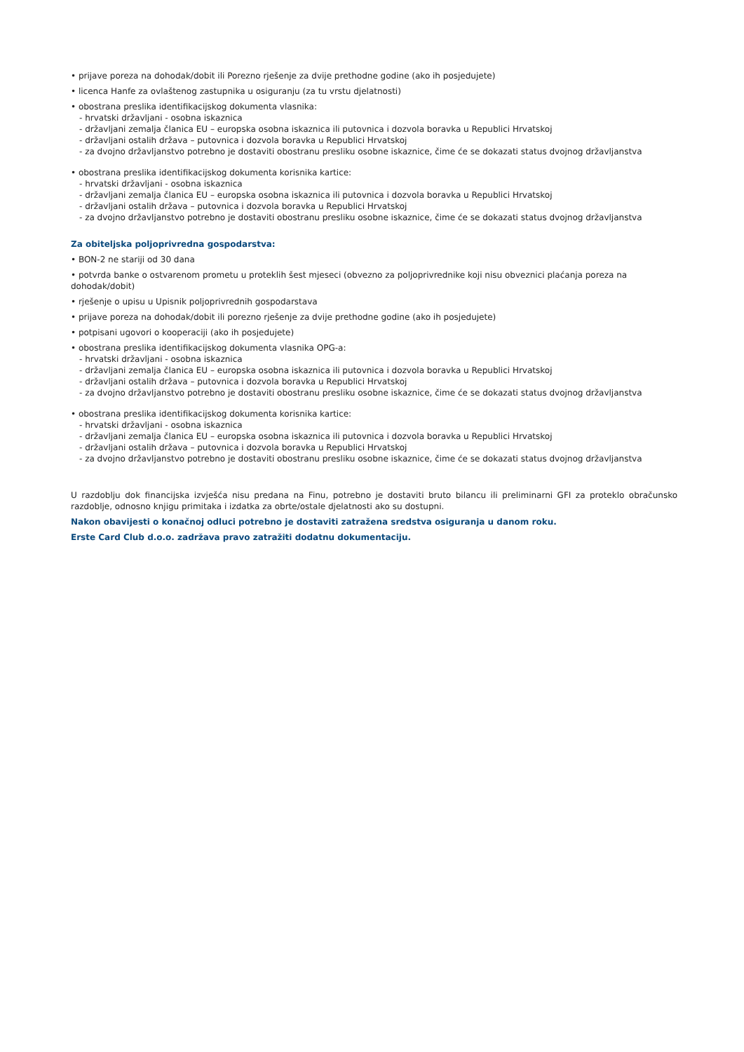• prijave poreza na dohodak/dobit ili Porezno rješenje za dvije prethodne godine (ako ih posjedujete)
• licenca Hanfe za ovlaštenog zastupnika u osiguranju (za tu vrstu djelatnosti)
• obostrana preslika identifikacijskog dokumenta vlasnika:
- hrvatski državljani - osobna iskaznica
- državljani zemalja članica EU – europska osobna iskaznica ili putovnica i dozvola boravka u Republici Hrvatskoj
- državljani ostalih država – putovnica i dozvola boravka u Republici Hrvatskoj
- za dvojno državljanstvo potrebno je dostaviti obostranu presliku osobne iskaznice, čime će se dokazati status dvojnog državljanstva
• obostrana preslika identifikacijskog dokumenta korisnika kartice:
- hrvatski državljani - osobna iskaznica
- državljani zemalja članica EU – europska osobna iskaznica ili putovnica i dozvola boravka u Republici Hrvatskoj
- državljani ostalih država – putovnica i dozvola boravka u Republici Hrvatskoj
- za dvojno državljanstvo potrebno je dostaviti obostranu presliku osobne iskaznice, čime će se dokazati status dvojnog državljanstva
Za obiteljska poljoprivredna gospodarstva:
• BON-2 ne stariji od 30 dana
• potvrda banke o ostvarenom prometu u proteklih šest mjeseci (obvezno za poljoprivrednike koji nisu obveznici plaćanja poreza na dohodak/dobit)
• rješenje o upisu u Upisnik poljoprivrednih gospodarstava
• prijave poreza na dohodak/dobit ili porezno rješenje za dvije prethodne godine (ako ih posjedujete)
• potpisani ugovori o kooperaciji (ako ih posjedujete)
• obostrana preslika identifikacijskog dokumenta vlasnika OPG-a:
- hrvatski državljani - osobna iskaznica
- državljani zemalja članica EU – europska osobna iskaznica ili putovnica i dozvola boravka u Republici Hrvatskoj
- državljani ostalih država – putovnica i dozvola boravka u Republici Hrvatskoj
- za dvojno državljanstvo potrebno je dostaviti obostranu presliku osobne iskaznice, čime će se dokazati status dvojnog državljanstva
• obostrana preslika identifikacijskog dokumenta korisnika kartice:
- hrvatski državljani - osobna iskaznica
- državljani zemalja članica EU – europska osobna iskaznica ili putovnica i dozvola boravka u Republici Hrvatskoj
- državljani ostalih država – putovnica i dozvola boravka u Republici Hrvatskoj
- za dvojno državljanstvo potrebno je dostaviti obostranu presliku osobne iskaznice, čime će se dokazati status dvojnog državljanstva
U razdoblju dok financijska izvješća nisu predana na Finu, potrebno je dostaviti bruto bilancu ili preliminarni GFI za proteklo obračunsko razdoblje, odnosno knjigu primitaka i izdatka za obrte/ostale djelatnosti ako su dostupni.
Nakon obavijesti o konačnoj odluci potrebno je dostaviti zatražena sredstva osiguranja u danom roku.
Erste Card Club d.o.o. zadržava pravo zatražiti dodatnu dokumentaciju.